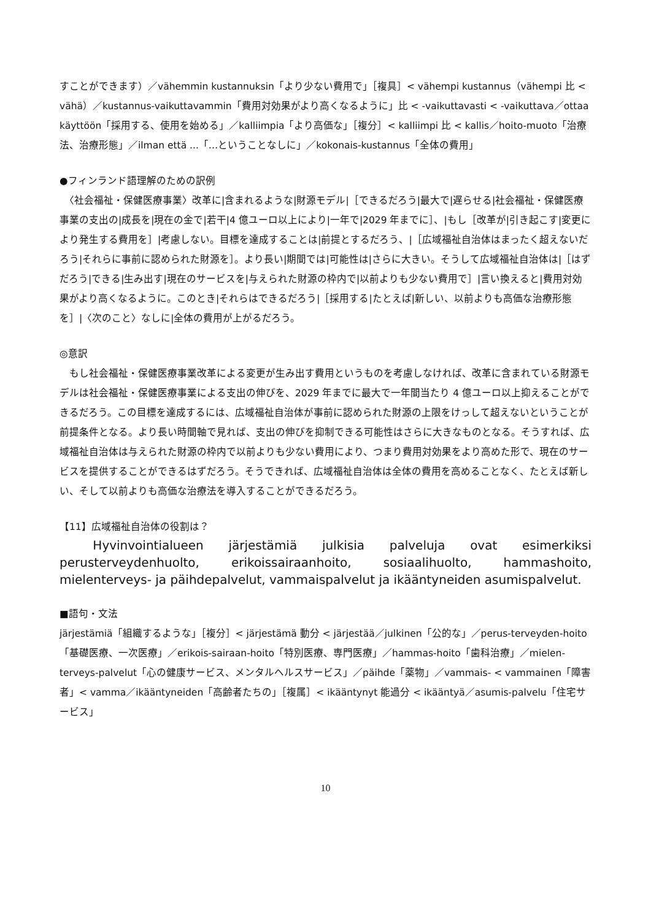すことができます）／vähemmin kustannuksin「より少ない費用で」［複具］< vähempi kustannus（vähempi 比 < vähä）／kustannus-vaikuttavammin「費用対効果がより高くなるように」比 < -vaikuttavasti < -vaikuttava／ottaa käyttöön「採用する、使用を始める」／kalliimpia「より高価な」［複分］< kalliimpi 比 < kallis／hoito-muoto「治療法、治療形態」／ilman että ...「…ということなしに」／kokonais-kustannus「全体の費用」
●フィンランド語理解のための訳例
　〈社会福祉・保健医療事業〉改革に|含まれるような|財源モデル|［できるだろう|最大で|遅らせる|社会福祉・保健医療事業の支出の|成長を|現在の金で|若干|4 億ユーロ以上により|一年で|2029 年までに］、|もし［改革が|引き起こす|変更により発生する費用を］|考慮しない。目標を達成することは|前提とするだろう、|［広域福祉自治体はまったく超えないだろう|それらに事前に認められた財源を］。より長い|期間では|可能性は|さらに大きい。そうして広域福祉自治体は|［はずだろう|できる|生み出す|現在のサービスを|与えられた財源の枠内で|以前よりも少ない費用で］|言い換えると|費用対効果がより高くなるように。このとき|それらはできるだろう|［採用する|たとえば|新しい、以前よりも高価な治療形態を］|〈次のこと〉なしに|全体の費用が上がるだろう。
◎意訳
　もし社会福祉・保健医療事業改革による変更が生み出す費用というものを考慮しなければ、改革に含まれている財源モデルは社会福祉・保健医療事業による支出の伸びを、2029 年までに最大で一年間当たり 4 億ユーロ以上抑えることができるだろう。この目標を達成するには、広域福祉自治体が事前に認められた財源の上限をけっして超えないということが前提条件となる。より長い時間軸で見れば、支出の伸びを抑制できる可能性はさらに大きなものとなる。そうすれば、広域福祉自治体は与えられた財源の枠内で以前よりも少ない費用により、つまり費用対効果をより高めた形で、現在のサービスを提供することができるはずだろう。そうできれば、広域福祉自治体は全体の費用を高めることなく、たとえば新しい、そして以前よりも高価な治療法を導入することができるだろう。
【11】広域福祉自治体の役割は？
　Hyvinvointialueen järjestämiä julkisia palveluja ovat esimerkiksi perusterveydenhuolto, erikoissairaanhoito, sosiaalihuolto, hammashoito, mielenterveys- ja päihdepalvelut, vammaispalvelut ja ikääntyneiden asumispalvelut.
■語句・文法
järjestämiä「組織するような」［複分］< järjestämä 動分 < järjestää／julkinen「公的な」／perus-terveyden-hoito「基礎医療、一次医療」／erikois-sairaan-hoito「特別医療、専門医療」／hammas-hoito「歯科治療」／mielen-terveys-palvelut「心の健康サービス、メンタルヘルスサービス」／päihde「薬物」／vammais- < vammainen「障害者」< vamma／ikääntyneiden「高齢者たちの」［複属］< ikääntynyt 能過分 < ikääntyä／asumis-palvelu「住宅サービス」
10